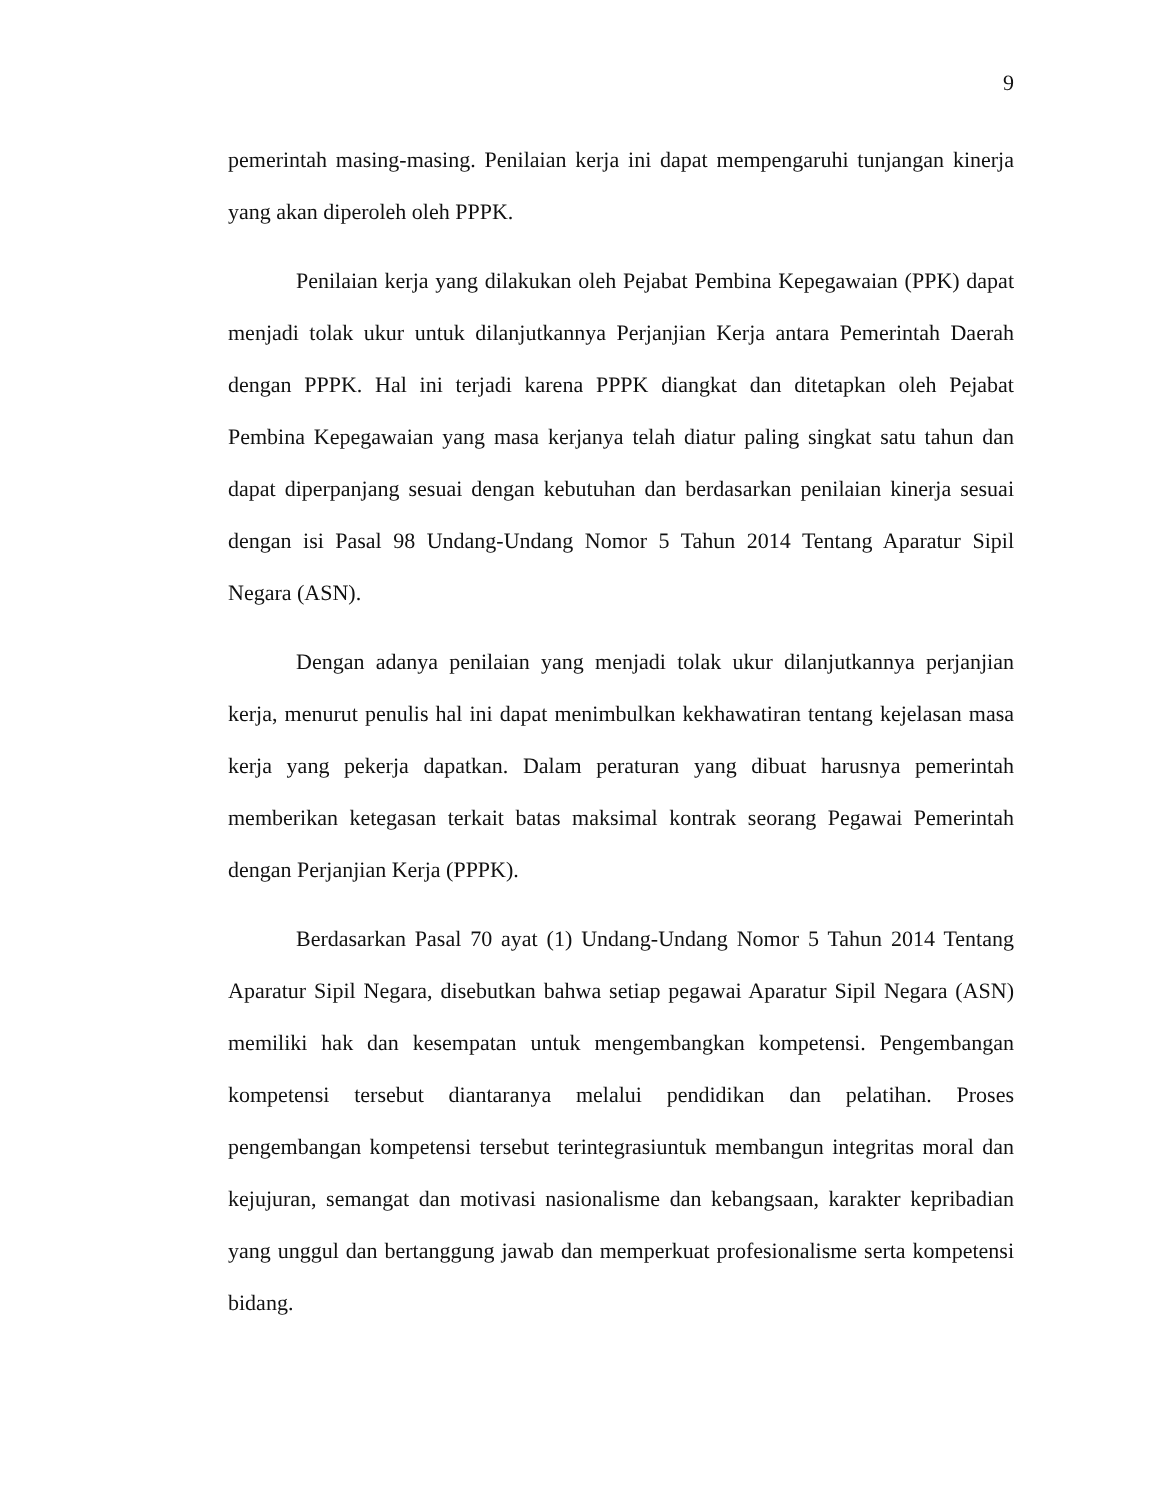9
pemerintah masing-masing. Penilaian kerja ini dapat mempengaruhi tunjangan kinerja yang akan diperoleh oleh PPPK.
Penilaian kerja yang dilakukan oleh Pejabat Pembina Kepegawaian (PPK) dapat menjadi tolak ukur untuk dilanjutkannya Perjanjian Kerja antara Pemerintah Daerah dengan PPPK. Hal ini terjadi karena PPPK diangkat dan ditetapkan oleh Pejabat Pembina Kepegawaian yang masa kerjanya telah diatur paling singkat satu tahun dan dapat diperpanjang sesuai dengan kebutuhan dan berdasarkan penilaian kinerja sesuai dengan isi Pasal 98 Undang-Undang Nomor 5 Tahun 2014 Tentang Aparatur Sipil Negara (ASN).
Dengan adanya penilaian yang menjadi tolak ukur dilanjutkannya perjanjian kerja, menurut penulis hal ini dapat menimbulkan kekhawatiran tentang kejelasan masa kerja yang pekerja dapatkan. Dalam peraturan yang dibuat harusnya pemerintah memberikan ketegasan terkait batas maksimal kontrak seorang Pegawai Pemerintah dengan Perjanjian Kerja (PPPK).
Berdasarkan Pasal 70 ayat (1) Undang-Undang Nomor 5 Tahun 2014 Tentang Aparatur Sipil Negara, disebutkan bahwa setiap pegawai Aparatur Sipil Negara (ASN) memiliki hak dan kesempatan untuk mengembangkan kompetensi. Pengembangan kompetensi tersebut diantaranya melalui pendidikan dan pelatihan. Proses pengembangan kompetensi tersebut terintegrasiuntuk membangun integritas moral dan kejujuran, semangat dan motivasi nasionalisme dan kebangsaan, karakter kepribadian yang unggul dan bertanggung jawab dan memperkuat profesionalisme serta kompetensi bidang.